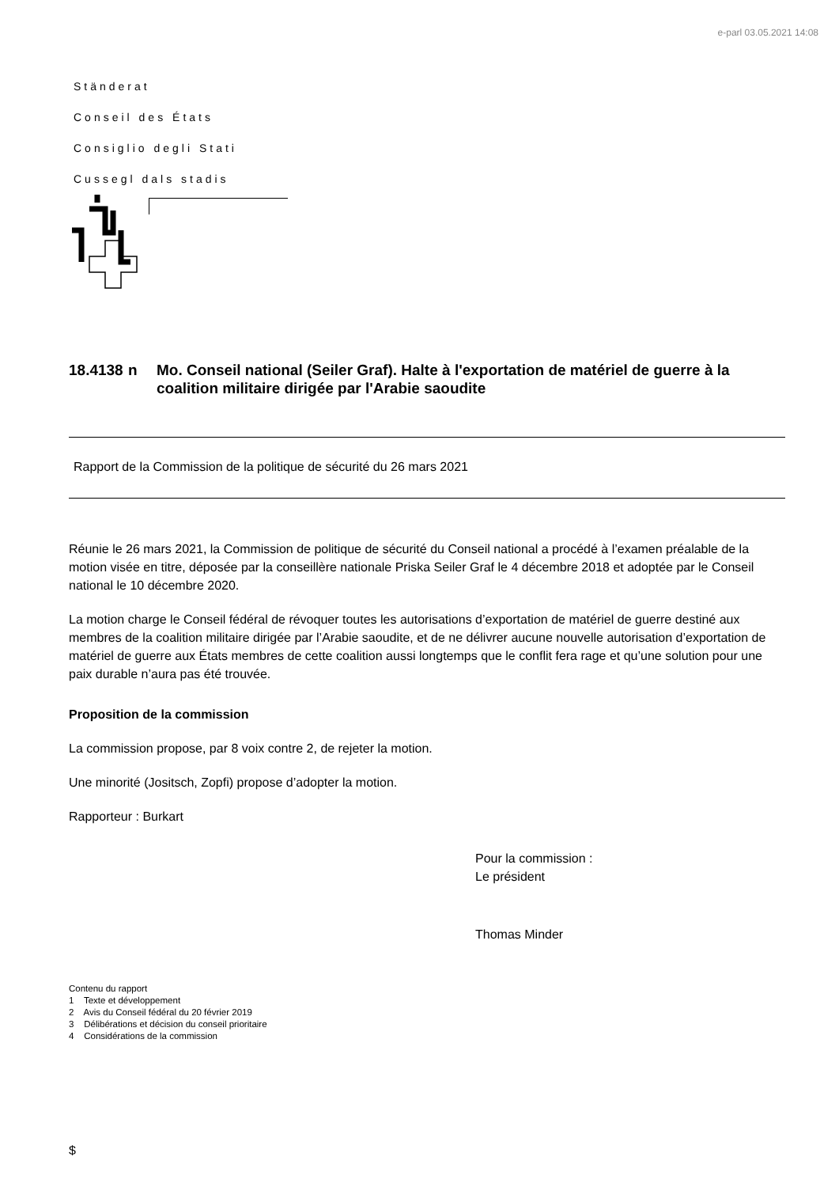e-parl 03.05.2021 14:08
Ständerat
Conseil des États
Consiglio degli Stati
Cussegl dals stadis
18.4138 n Mo. Conseil national (Seiler Graf). Halte à l'exportation de matériel de guerre à la coalition militaire dirigée par l'Arabie saoudite
Rapport de la Commission de la politique de sécurité du 26 mars 2021
Réunie le 26 mars 2021, la Commission de politique de sécurité du Conseil national a procédé à l’examen préalable de la motion visée en titre, déposée par la conseillère nationale Priska Seiler Graf le 4 décembre 2018 et adoptée par le Conseil national le 10 décembre 2020.
La motion charge le Conseil fédéral de révoquer toutes les autorisations d’exportation de matériel de guerre destiné aux membres de la coalition militaire dirigée par l’Arabie saoudite, et de ne délivrer aucune nouvelle autorisation d’exportation de matériel de guerre aux États membres de cette coalition aussi longtemps que le conflit fera rage et qu’une solution pour une paix durable n’aura pas été trouvée.
Proposition de la commission
La commission propose, par 8 voix contre 2, de rejeter la motion.
Une minorité (Jositsch, Zopfi) propose d’adopter la motion.
Rapporteur : Burkart
Pour la commission :
Le président
Thomas Minder
Contenu du rapport
1 Texte et développement
2 Avis du Conseil fédéral du 20 février 2019
3 Délibérations et décision du conseil prioritaire
4 Considérations de la commission
$